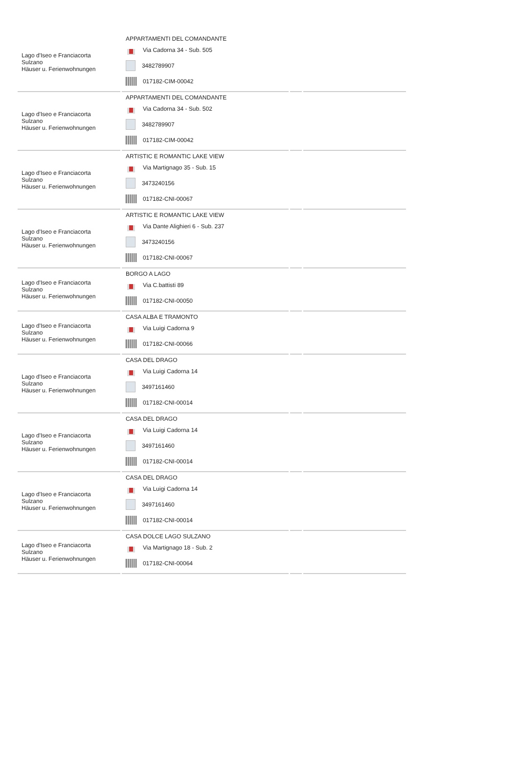| Lago d'Iseo e Franciacorta Sulzano Häuser u. Ferienwohnungen | APPARTAMENTI DEL COMANDANTE Via Cadorna 34 - Sub. 505 3482789907 017182-CIM-00042 | | |
| Lago d'Iseo e Franciacorta Sulzano Häuser u. Ferienwohnungen | APPARTAMENTI DEL COMANDANTE Via Cadorna 34 - Sub. 502 3482789907 017182-CIM-00042 | | |
| Lago d'Iseo e Franciacorta Sulzano Häuser u. Ferienwohnungen | ARTISTIC E ROMANTIC LAKE VIEW Via Martignago 35 - Sub. 15 3473240156 017182-CNI-00067 | | |
| Lago d'Iseo e Franciacorta Sulzano Häuser u. Ferienwohnungen | ARTISTIC E ROMANTIC LAKE VIEW Via Dante Alighieri 6 - Sub. 237 3473240156 017182-CNI-00067 | | |
| Lago d'Iseo e Franciacorta Sulzano Häuser u. Ferienwohnungen | BORGO A LAGO Via C.battisti 89 017182-CNI-00050 | | |
| Lago d'Iseo e Franciacorta Sulzano Häuser u. Ferienwohnungen | CASA ALBA E TRAMONTO Via Luigi Cadorna 9 017182-CNI-00066 | | |
| Lago d'Iseo e Franciacorta Sulzano Häuser u. Ferienwohnungen | CASA DEL DRAGO Via Luigi Cadorna 14 3497161460 017182-CNI-00014 | | |
| Lago d'Iseo e Franciacorta Sulzano Häuser u. Ferienwohnungen | CASA DEL DRAGO Via Luigi Cadorna 14 3497161460 017182-CNI-00014 | | |
| Lago d'Iseo e Franciacorta Sulzano Häuser u. Ferienwohnungen | CASA DEL DRAGO Via Luigi Cadorna 14 3497161460 017182-CNI-00014 | | |
| Lago d'Iseo e Franciacorta Sulzano Häuser u. Ferienwohnungen | CASA DOLCE LAGO SULZANO Via Martignago 18 - Sub. 2 017182-CNI-00064 | | |